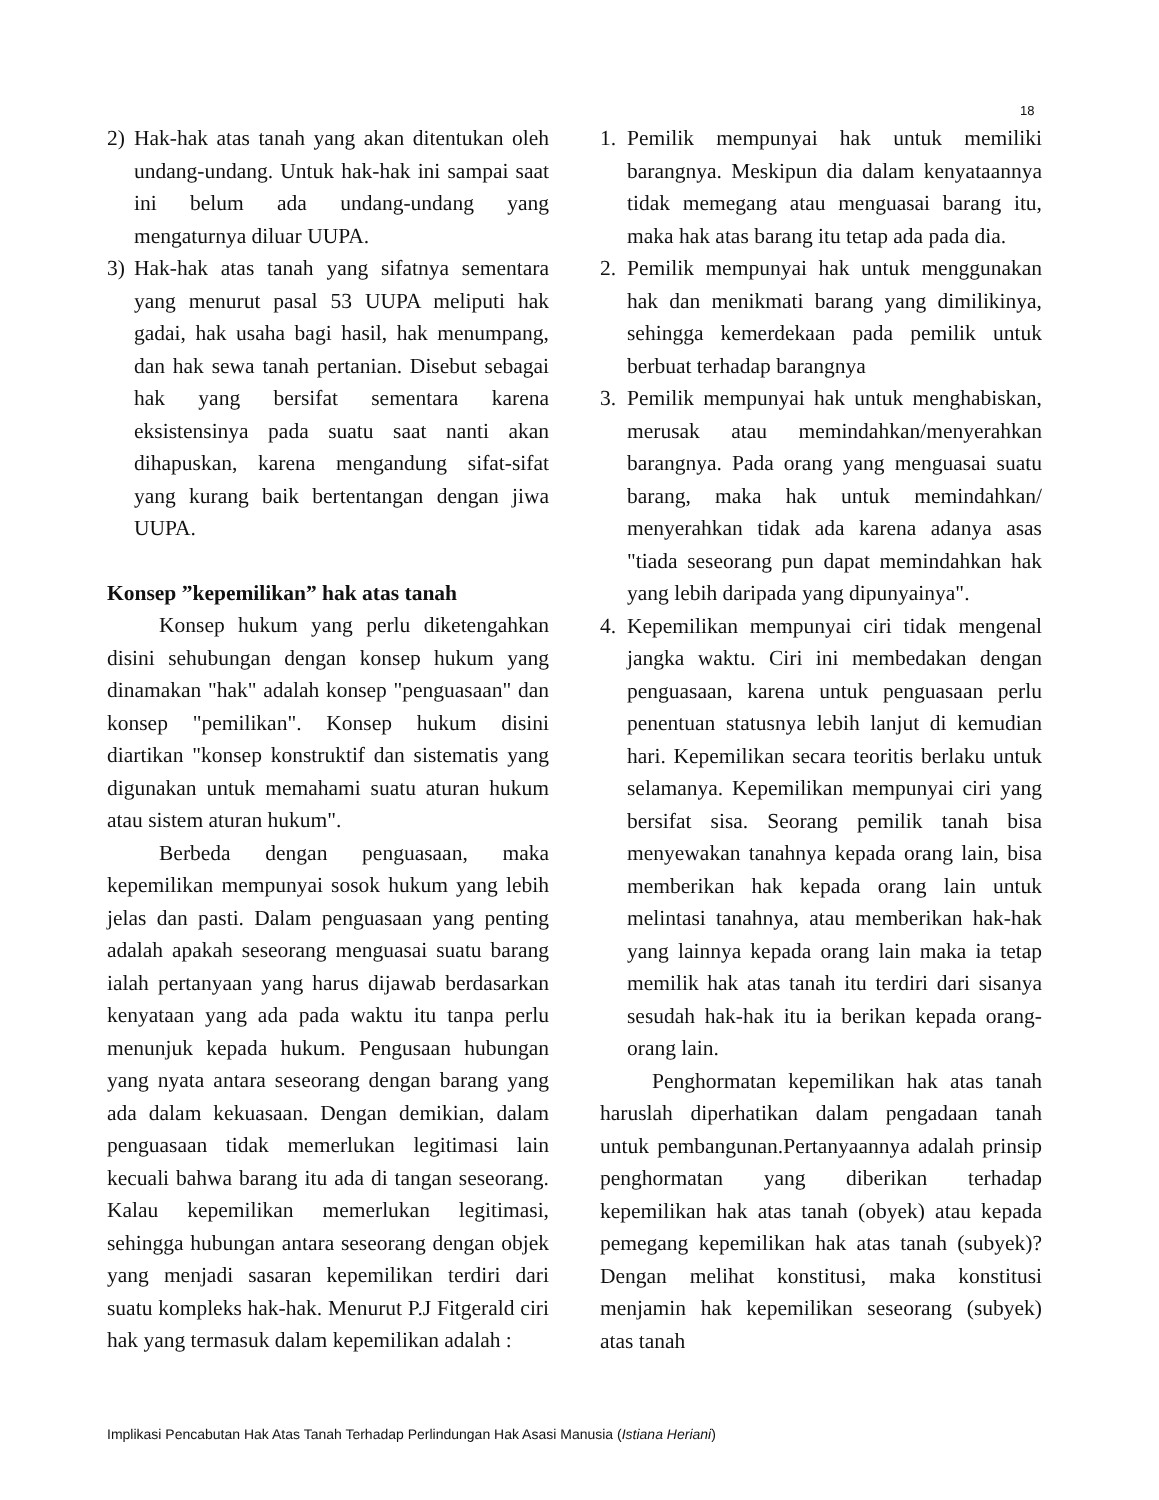18
2) Hak-hak atas tanah yang akan ditentukan oleh undang-undang. Untuk hak-hak ini sampai saat ini belum ada undang-undang yang mengaturnya diluar UUPA.
3) Hak-hak atas tanah yang sifatnya sementara yang menurut pasal 53 UUPA meliputi hak gadai, hak usaha bagi hasil, hak menumpang, dan hak sewa tanah pertanian. Disebut sebagai hak yang bersifat sementara karena eksistensinya pada suatu saat nanti akan dihapuskan, karena mengandung sifat-sifat yang kurang baik bertentangan dengan jiwa UUPA.
Konsep ”kepemilikan” hak atas tanah
Konsep hukum yang perlu diketengahkan disini sehubungan dengan konsep hukum yang dinamakan "hak" adalah konsep "penguasaan" dan konsep "pemilikan". Konsep hukum disini diartikan "konsep konstruktif dan sistematis yang digunakan untuk memahami suatu aturan hukum atau sistem aturan hukum".
Berbeda dengan penguasaan, maka kepemilikan mempunyai sosok hukum yang lebih jelas dan pasti. Dalam penguasaan yang penting adalah apakah seseorang menguasai suatu barang ialah pertanyaan yang harus dijawab berdasarkan kenyataan yang ada pada waktu itu tanpa perlu menunjuk kepada hukum. Pengusaan hubungan yang nyata antara seseorang dengan barang yang ada dalam kekuasaan. Dengan demikian, dalam penguasaan tidak memerlukan legitimasi lain kecuali bahwa barang itu ada di tangan seseorang. Kalau kepemilikan memerlukan legitimasi, sehingga hubungan antara seseorang dengan objek yang menjadi sasaran kepemilikan terdiri dari suatu kompleks hak-hak. Menurut P.J Fitgerald ciri hak yang termasuk dalam kepemilikan adalah :
1. Pemilik mempunyai hak untuk memiliki barangnya. Meskipun dia dalam kenyataannya tidak memegang atau menguasai barang itu, maka hak atas barang itu tetap ada pada dia.
2. Pemilik mempunyai hak untuk menggunakan hak dan menikmati barang yang dimilikinya, sehingga kemerdekaan pada pemilik untuk berbuat terhadap barangnya
3. Pemilik mempunyai hak untuk menghabiskan, merusak atau memindahkan/menyerahkan barangnya. Pada orang yang menguasai suatu barang, maka hak untuk memindahkan/ menyerahkan tidak ada karena adanya asas "tiada seseorang pun dapat memindahkan hak yang lebih daripada yang dipunyainya".
4. Kepemilikan mempunyai ciri tidak mengenal jangka waktu. Ciri ini membedakan dengan penguasaan, karena untuk penguasaan perlu penentuan statusnya lebih lanjut di kemudian hari. Kepemilikan secara teoritis berlaku untuk selamanya. Kepemilikan mempunyai ciri yang bersifat sisa. Seorang pemilik tanah bisa menyewakan tanahnya kepada orang lain, bisa memberikan hak kepada orang lain untuk melintasi tanahnya, atau memberikan hak-hak yang lainnya kepada orang lain maka ia tetap memilik hak atas tanah itu terdiri dari sisanya sesudah hak-hak itu ia berikan kepada orang-orang lain.
Penghormatan kepemilikan hak atas tanah haruslah diperhatikan dalam pengadaan tanah untuk pembangunan.Pertanyaannya adalah prinsip penghormatan yang diberikan terhadap kepemilikan hak atas tanah (obyek) atau kepada pemegang kepemilikan hak atas tanah (subyek)? Dengan melihat konstitusi, maka konstitusi menjamin hak kepemilikan seseorang (subyek) atas tanah
Implikasi Pencabutan Hak Atas Tanah Terhadap Perlindungan Hak Asasi Manusia (Istiana Heriani)